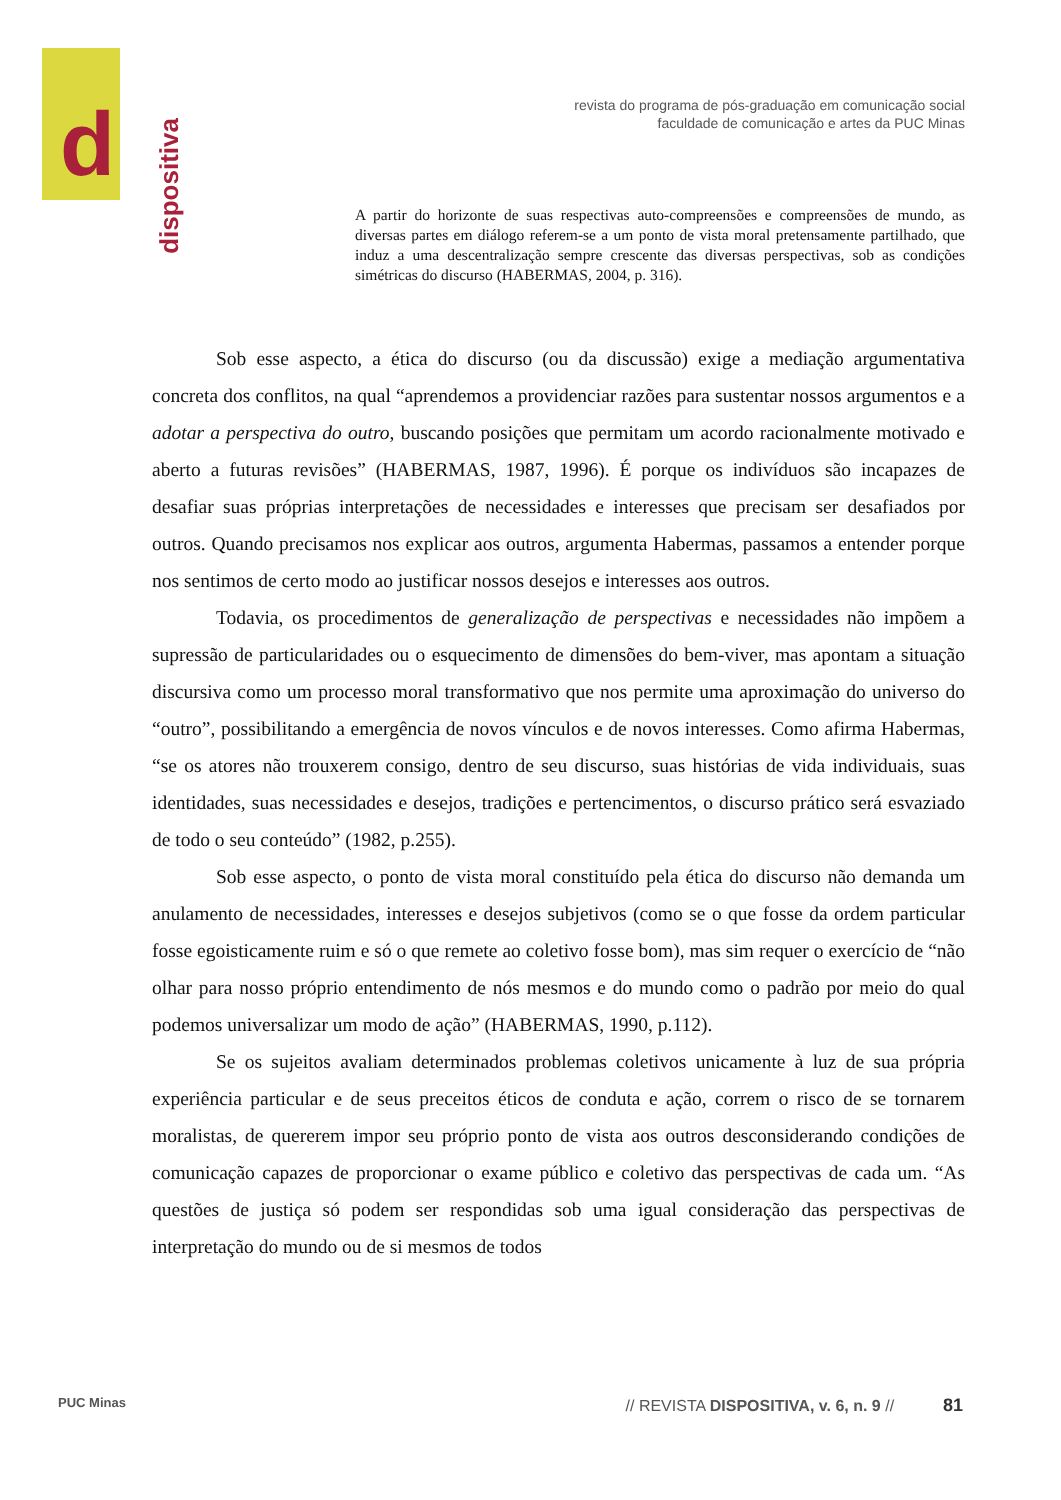d
dispositiva
revista do programa de pós-graduação em comunicação social
faculdade de comunicação e artes da PUC Minas
A partir do horizonte de suas respectivas auto-compreensões e compreensões de mundo, as diversas partes em diálogo referem-se a um ponto de vista moral pretensamente partilhado, que induz a uma descentralização sempre crescente das diversas perspectivas, sob as condições simétricas do discurso (HABERMAS, 2004, p. 316).
Sob esse aspecto, a ética do discurso (ou da discussão) exige a mediação argumentativa concreta dos conflitos, na qual “aprendemos a providenciar razões para sustentar nossos argumentos e a adotar a perspectiva do outro, buscando posições que permitam um acordo racionalmente motivado e aberto a futuras revisões” (HABERMAS, 1987, 1996). É porque os indivíduos são incapazes de desafiar suas próprias interpretações de necessidades e interesses que precisam ser desafiados por outros. Quando precisamos nos explicar aos outros, argumenta Habermas, passamos a entender porque nos sentimos de certo modo ao justificar nossos desejos e interesses aos outros.
Todavia, os procedimentos de generalização de perspectivas e necessidades não impõem a supressão de particularidades ou o esquecimento de dimensões do bem-viver, mas apontam a situação discursiva como um processo moral transformativo que nos permite uma aproximação do universo do “outro”, possibilitando a emergência de novos vínculos e de novos interesses. Como afirma Habermas, “se os atores não trouxerem consigo, dentro de seu discurso, suas histórias de vida individuais, suas identidades, suas necessidades e desejos, tradições e pertencimentos, o discurso prático será esvaziado de todo o seu conteúdo” (1982, p.255).
Sob esse aspecto, o ponto de vista moral constituído pela ética do discurso não demanda um anulamento de necessidades, interesses e desejos subjetivos (como se o que fosse da ordem particular fosse egoisticamente ruim e só o que remete ao coletivo fosse bom), mas sim requer o exercício de “não olhar para nosso próprio entendimento de nós mesmos e do mundo como o padrão por meio do qual podemos universalizar um modo de ação” (HABERMAS, 1990, p.112).
Se os sujeitos avaliam determinados problemas coletivos unicamente à luz de sua própria experiência particular e de seus preceitos éticos de conduta e ação, correm o risco de se tornarem moralistas, de quererem impor seu próprio ponto de vista aos outros desconsiderando condições de comunicação capazes de proporcionar o exame público e coletivo das perspectivas de cada um. “As questões de justiça só podem ser respondidas sob uma igual consideração das perspectivas de interpretação do mundo ou de si mesmos de todos
PUC Minas // REVISTA DISPOSITIVA, v. 6, n. 9 // 81